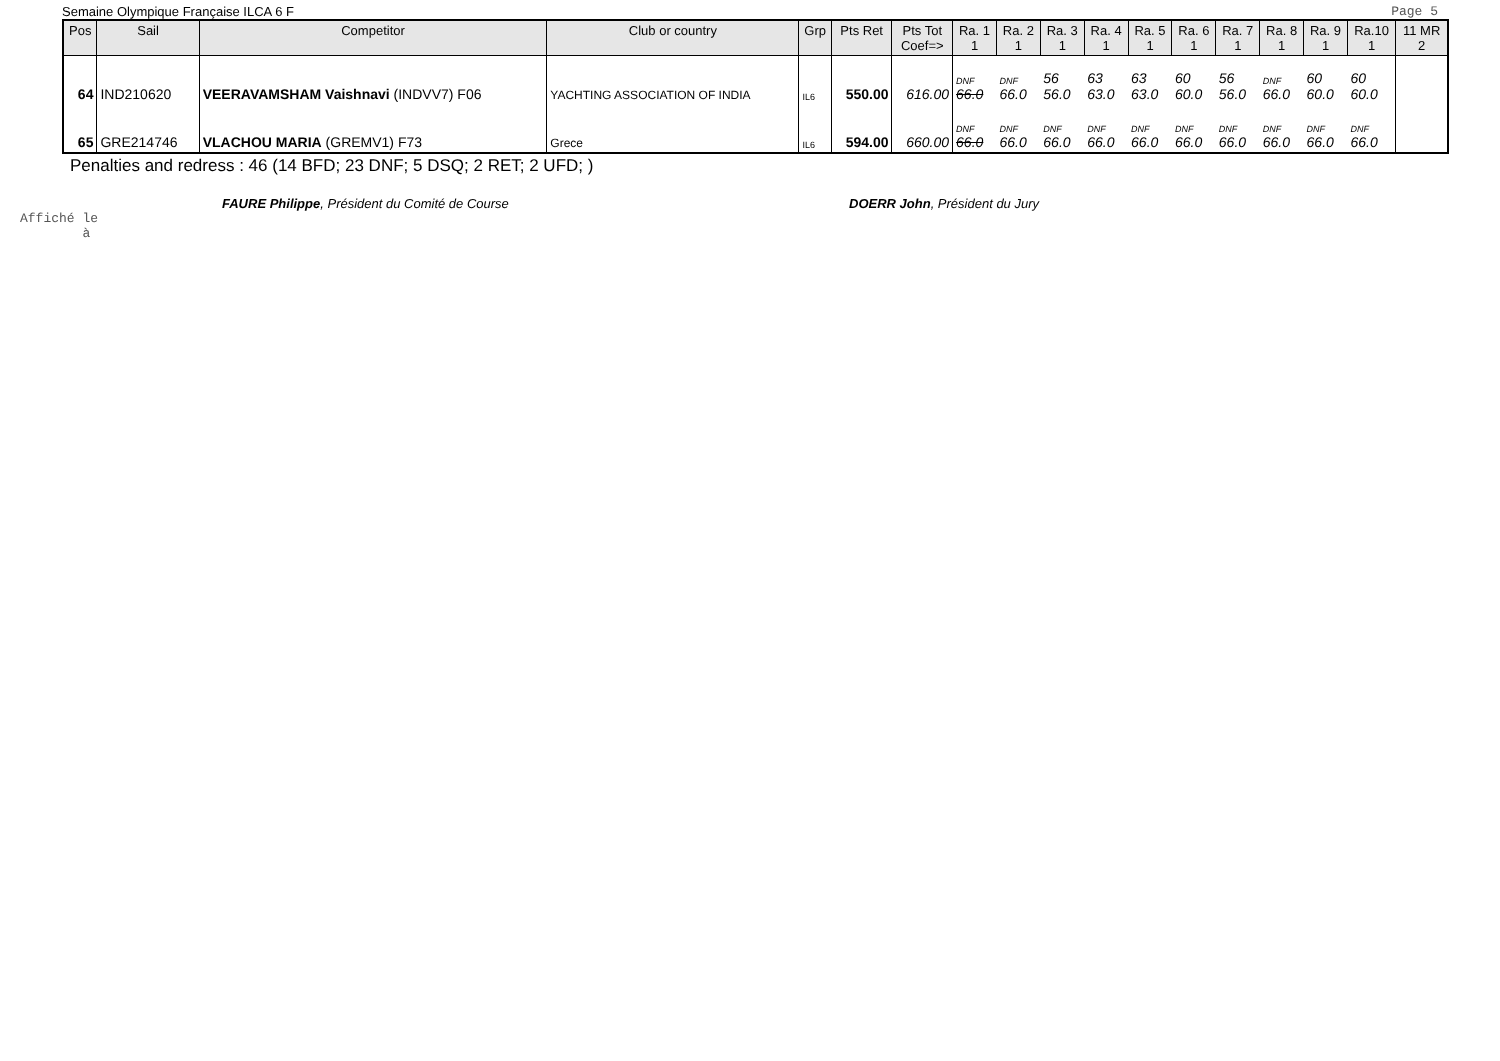Semaine Olympique Française ILCA 6 F Page 5
| Pos | Sail | Competitor | Club or country | Grp | Pts Ret | Pts Tot Coef=> | Ra. 1 1 | Ra. 2 1 | Ra. 3 1 | Ra. 4 1 | Ra. 5 1 | Ra. 6 1 | Ra. 7 1 | Ra. 8 1 | Ra. 9 1 | Ra.10 1 | 11 MR 2 |
| --- | --- | --- | --- | --- | --- | --- | --- | --- | --- | --- | --- | --- | --- | --- | --- | --- | --- |
| 64 | IND210620 | VEERAVAMSHAM Vaishnavi (INDVV7) F06 | YACHTING ASSOCIATION OF INDIA | IL6 | 550.00 | 616.00 | DNF 66.0 | DNF 66.0 | 56 56.0 | 63 63.0 | 63 63.0 | 60 60.0 | 56 56.0 | DNF 66.0 | 60 60.0 | 60 60.0 | |
| 65 | GRE214746 | VLACHOU MARIA (GREMV1) F73 | Grece | IL6 | 594.00 | 660.00 | DNF 66.0 | DNF 66.0 | DNF 66.0 | DNF 66.0 | DNF 66.0 | DNF 66.0 | DNF 66.0 | DNF 66.0 | DNF 66.0 | DNF 66.0 | |
Penalties and redress : 46 (14 BFD; 23 DNF; 5 DSQ; 2 RET; 2 UFD; )
FAURE Philippe, Président du Comité de Course DOERR John, Président du Jury
Affiché le
à